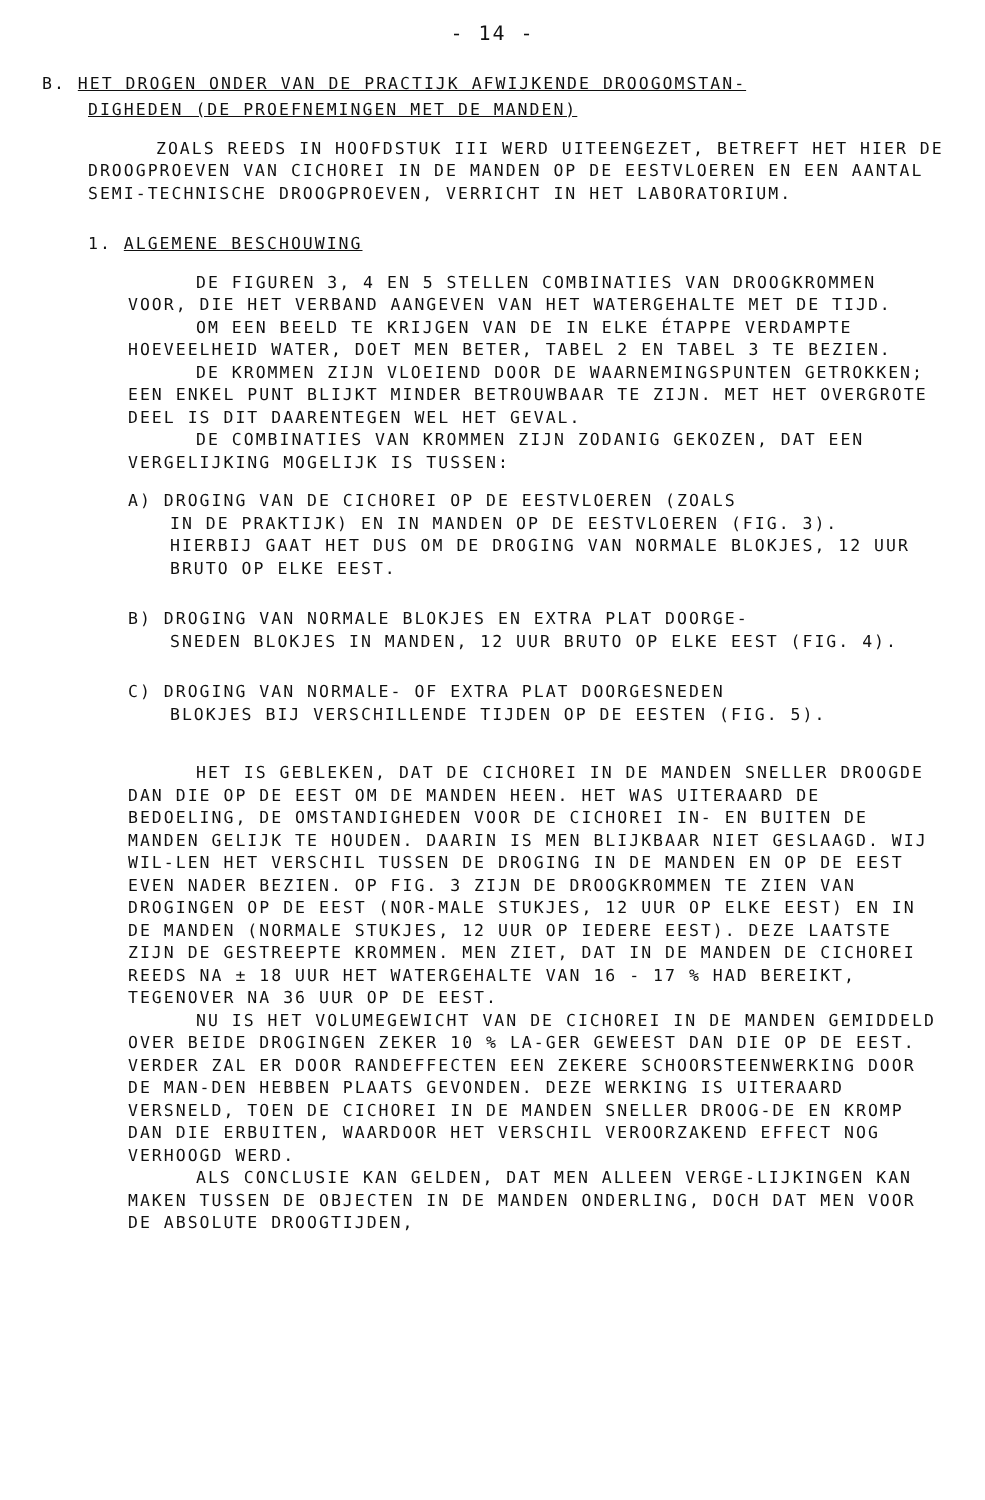- 14 -
B. HET DROGEN ONDER VAN DE PRACTIJK AFWIJKENDE DROOGOMSTAN-
DIGHEDEN (DE PROEFNEMINGEN MET DE MANDEN)
ZOALS REEDS IN HOOFDSTUK III WERD UITEENGEZET, BETREFT HET HIER DE DROOGPROEVEN VAN CICHOREI IN DE MANDEN OP DE EESTVLOEREN EN EEN AANTAL SEMI-TECHNISCHE DROOGPROEVEN, VERRICHT IN HET LABORATORIUM.
1. ALGEMENE BESCHOUWING
DE FIGUREN 3, 4 EN 5 STELLEN COMBINATIES VAN DROOGKROMMEN VOOR, DIE HET VERBAND AANGEVEN VAN HET WATERGEHALTE MET DE TIJD.
OM EEN BEELD TE KRIJGEN VAN DE IN ELKE ÉTAPPE VERDAMPTE HOEVEELHEID WATER, DOET MEN BETER, TABEL 2 EN TABEL 3 TE BEZIEN.
DE KROMMEN ZIJN VLOEIEND DOOR DE WAARNEMINGSPUNTEN GETROKKEN; EEN ENKEL PUNT BLIJKT MINDER BETROUWBAAR TE ZIJN. MET HET OVERGROTE DEEL IS DIT DAARENTEGEN WEL HET GEVAL.
DE COMBINATIES VAN KROMMEN ZIJN ZODANIG GEKOZEN, DAT EEN VERGELIJKING MOGELIJK IS TUSSEN:
A) DROGING VAN DE CICHOREI OP DE EESTVLOEREN (ZOALS
IN DE PRAKTIJK) EN IN MANDEN OP DE EESTVLOEREN (FIG. 3).
HIERBIJ GAAT HET DUS OM DE DROGING VAN NORMALE BLOKJES, 12 UUR BRUTO OP ELKE EEST.
B) DROGING VAN NORMALE BLOKJES EN EXTRA PLAT DOORGE-
SNEDEN BLOKJES IN MANDEN, 12 UUR BRUTO OP ELKE EEST (FIG. 4).
C) DROGING VAN NORMALE- OF EXTRA PLAT DOORGESNEDEN
BLOKJES BIJ VERSCHILLENDE TIJDEN OP DE EESTEN (FIG. 5).
HET IS GEBLEKEN, DAT DE CICHOREI IN DE MANDEN SNELLER DROOGDE DAN DIE OP DE EEST OM DE MANDEN HEEN. HET WAS UITERAARD DE BEDOELING, DE OMSTANDIGHEDEN VOOR DE CICHOREI IN- EN BUITEN DE MANDEN GELIJK TE HOUDEN. DAARIN IS MEN BLIJKBAAR NIET GESLAAGD. WIJ WIL-LEN HET VERSCHIL TUSSEN DE DROGING IN DE MANDEN EN OP DE EEST EVEN NADER BEZIEN. OP FIG. 3 ZIJN DE DROOGKROMMEN TE ZIEN VAN DROGINGEN OP DE EEST (NOR-MALE STUKJES, 12 UUR OP ELKE EEST) EN IN DE MANDEN (NORMALE STUKJES, 12 UUR OP IEDERE EEST). DEZE LAATSTE ZIJN DE GESTREEPTE KROMMEN. MEN ZIET, DAT IN DE MANDEN DE CICHOREI REEDS NA ± 18 UUR HET WATERGEHALTE VAN 16 - 17 % HAD BEREIKT, TEGENOVER NA 36 UUR OP DE EEST.
NU IS HET VOLUMEGEWICHT VAN DE CICHOREI IN DE MANDEN GEMIDDELD OVER BEIDE DROGINGEN ZEKER 10 % LA-GER GEWEEST DAN DIE OP DE EEST. VERDER ZAL ER DOOR RANDEFFECTEN EEN ZEKERE SCHOORSTEENWERKING DOOR DE MAN-DEN HEBBEN PLAATS GEVONDEN. DEZE WERKING IS UITERAARD VERSNELD, TOEN DE CICHOREI IN DE MANDEN SNELLER DROOG-DE EN KROMP DAN DIE ERBUITEN, WAARDOOR HET VERSCHIL VEROORZAKEND EFFECT NOG VERHOOGD WERD.
ALS CONCLUSIE KAN GELDEN, DAT MEN ALLEEN VERGE-LIJKINGEN KAN MAKEN TUSSEN DE OBJECTEN IN DE MANDEN ONDERLING, DOCH DAT MEN VOOR DE ABSOLUTE DROOGTIJDEN,